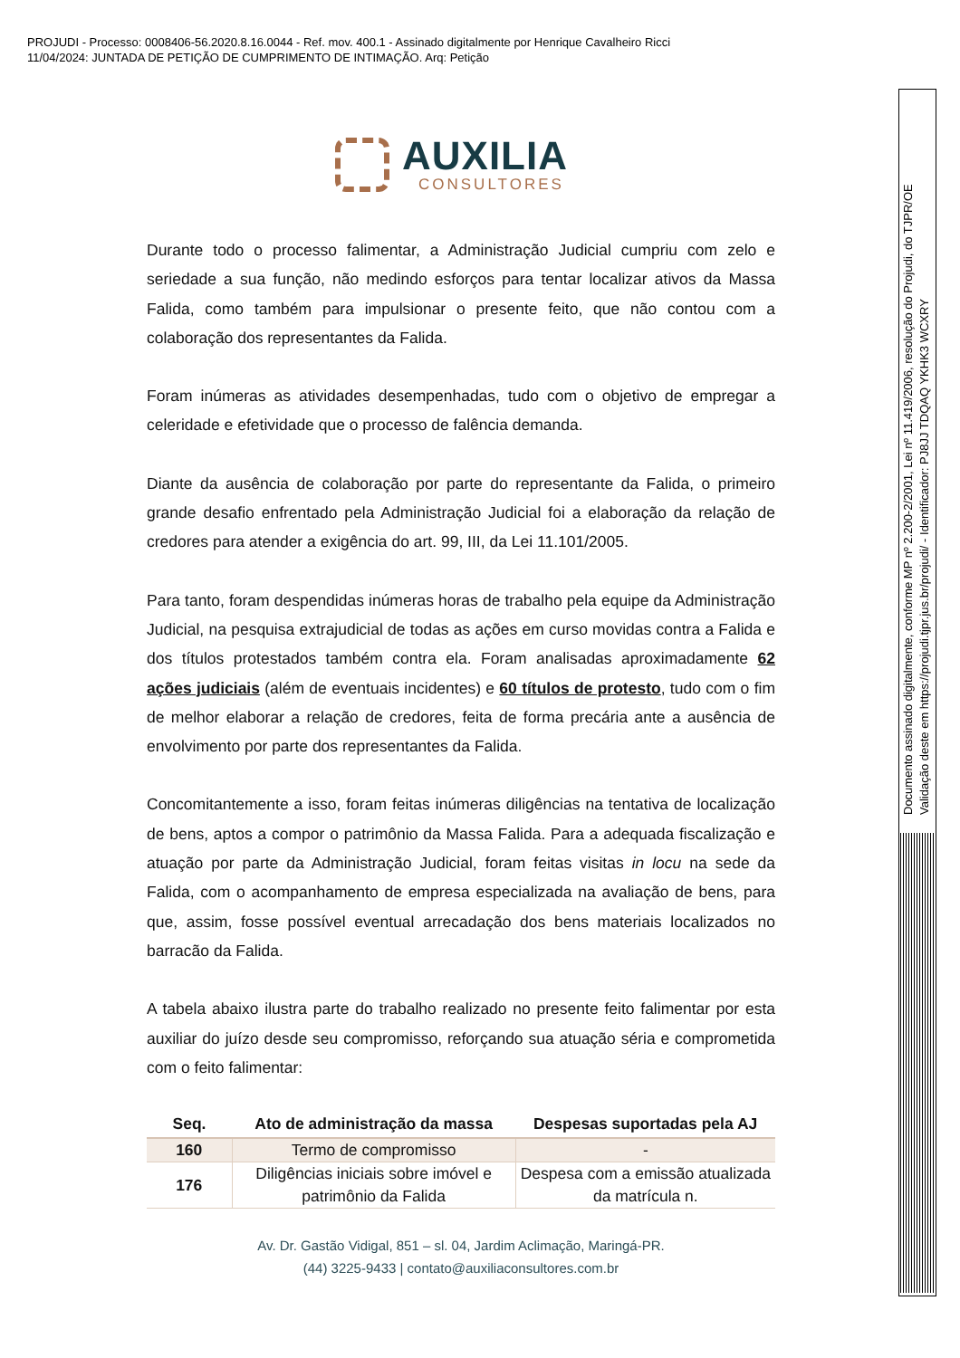PROJUDI - Processo: 0008406-56.2020.8.16.0044 - Ref. mov. 400.1 - Assinado digitalmente por Henrique Cavalheiro Ricci
11/04/2024: JUNTADA DE PETIÇÃO DE CUMPRIMENTO DE INTIMAÇÃO. Arq: Petição
AUXILIA
CONSULTORES
Durante todo o processo falimentar, a Administração Judicial cumpriu com zelo e seriedade a sua função, não medindo esforços para tentar localizar ativos da Massa Falida, como também para impulsionar o presente feito, que não contou com a colaboração dos representantes da Falida.
Foram inúmeras as atividades desempenhadas, tudo com o objetivo de empregar a celeridade e efetividade que o processo de falência demanda.
Diante da ausência de colaboração por parte do representante da Falida, o primeiro grande desafio enfrentado pela Administração Judicial foi a elaboração da relação de credores para atender a exigência do art. 99, III, da Lei 11.101/2005.
Para tanto, foram despendidas inúmeras horas de trabalho pela equipe da Administração Judicial, na pesquisa extrajudicial de todas as ações em curso movidas contra a Falida e dos títulos protestados também contra ela. Foram analisadas aproximadamente 62 ações judiciais (além de eventuais incidentes) e 60 títulos de protesto, tudo com o fim de melhor elaborar a relação de credores, feita de forma precária ante a ausência de envolvimento por parte dos representantes da Falida.
Concomitantemente a isso, foram feitas inúmeras diligências na tentativa de localização de bens, aptos a compor o patrimônio da Massa Falida. Para a adequada fiscalização e atuação por parte da Administração Judicial, foram feitas visitas in locu na sede da Falida, com o acompanhamento de empresa especializada na avaliação de bens, para que, assim, fosse possível eventual arrecadação dos bens materiais localizados no barracão da Falida.
A tabela abaixo ilustra parte do trabalho realizado no presente feito falimentar por esta auxiliar do juízo desde seu compromisso, reforçando sua atuação séria e comprometida com o feito falimentar:
| Seq. | Ato de administração da massa | Despesas suportadas pela AJ |
| --- | --- | --- |
| 160 | Termo de compromisso | - |
| 176 | Diligências iniciais sobre imóvel e patrimônio da Falida | Despesa com a emissão atualizada da matrícula n. |
Av. Dr. Gastão Vidigal, 851 – sl. 04, Jardim Aclimação, Maringá-PR.
(44) 3225-9433 | contato@auxiliaconsultores.com.br
Documento assinado digitalmente, conforme MP nº 2.200-2/2001, Lei nº 11.419/2006, resolução do Projudi, do TJPR/OE
Validação deste em https://projudi.tjpr.jus.br/projudi/ - Identificador: PJ8JJ TDQAQ YKHK3 WCXRY